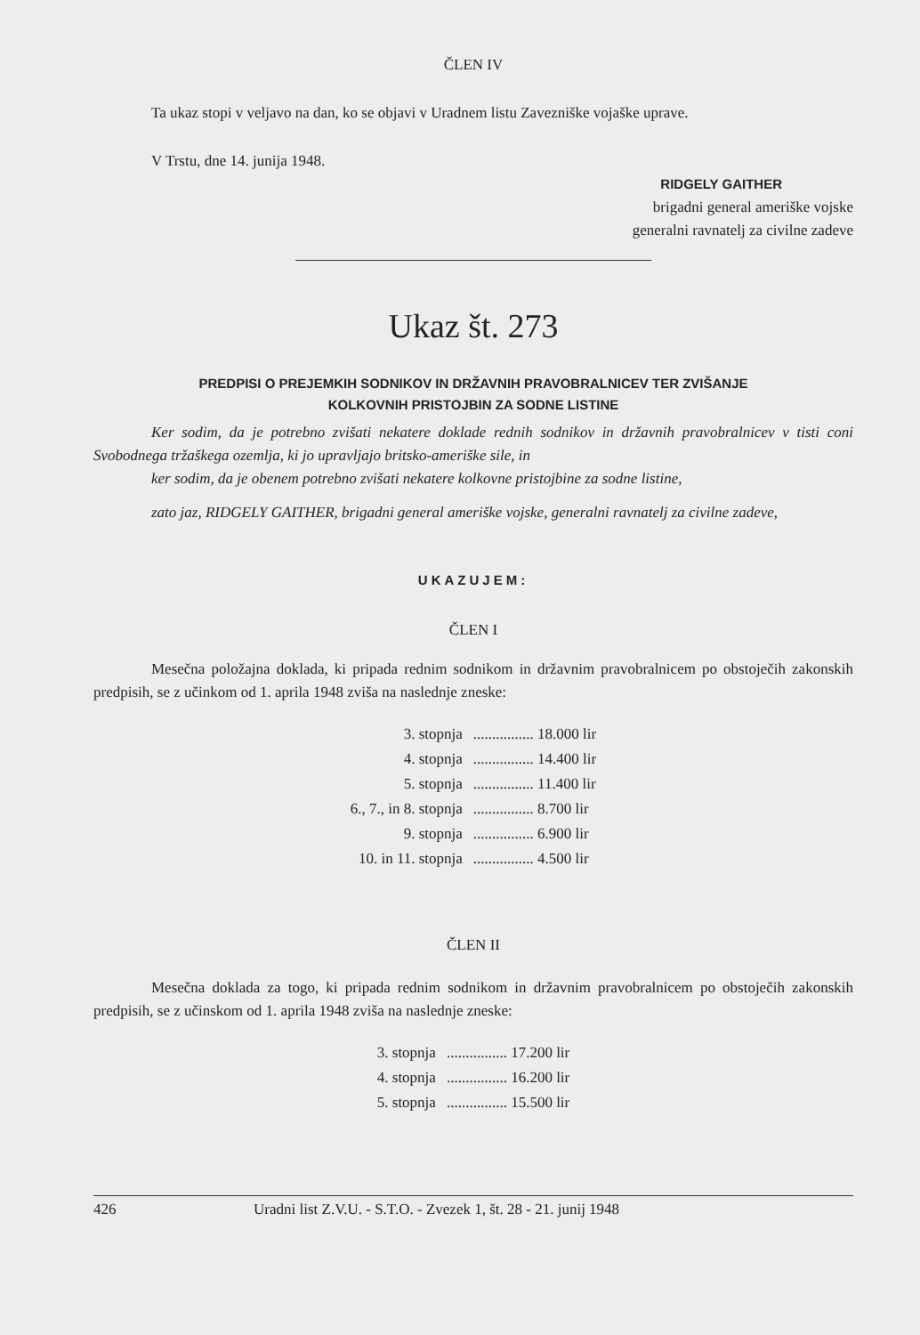ČLEN IV
Ta ukaz stopi v veljavo na dan, ko se objavi v Uradnem listu Zavezniške vojaške uprave.
V Trstu, dne 14. junija 1948.
RIDGELY GAITHER
brigadni general ameriške vojske
generalni ravnatelj za civilne zadeve
Ukaz št. 273
PREDPISI O PREJEMKIH SODNIKOV IN DRŽAVNIH PRAVOBRALNICEV TER ZVIŠANJE
KOLKOVNIH PRISTOJBIN ZA SODNE LISTINE
Ker sodim, da je potrebno zvišati nekatere doklade rednih sodnikov in državnih pravobralnicev v tisti coni Svobodnega tržaškega ozemlja, ki jo upravljajo britsko-ameriške sile, in
ker sodim, da je obenem potrebno zvišati nekatere kolkovne pristojbine za sodne listine,
zato jaz, RIDGELY GAITHER, brigadni general ameriške vojske, generalni ravnatelj za civilne zadeve,
UKAZUJEM:
ČLEN I
Mesečna položajna doklada, ki pripada rednim sodnikom in državnim pravobralnicem po obstoječih zakonskih predpisih, se z učinkom od 1. aprila 1948 zviša na naslednje zneske:
| 3. stopnja | ................ 18.000 lir |
| 4. stopnja | ................ 14.400 lir |
| 5. stopnja | ................ 11.400 lir |
| 6., 7., in 8. stopnja | ................ 8.700 lir |
| 9. stopnja | ................ 6.900 lir |
| 10. in 11. stopnja | ................ 4.500 lir |
ČLEN II
Mesečna doklada za togo, ki pripada rednim sodnikom in državnim pravobralnicem po obstoječih zakonskih predpisih, se z učinskom od 1. aprila 1948 zviša na naslednje zneske:
| 3. stopnja | ................ 17.200 lir |
| 4. stopnja | ................ 16.200 lir |
| 5. stopnja | ................ 15.500 lir |
426 Uradni list Z.V.U. - S.T.O. - Zvezek 1, št. 28 - 21. junij 1948